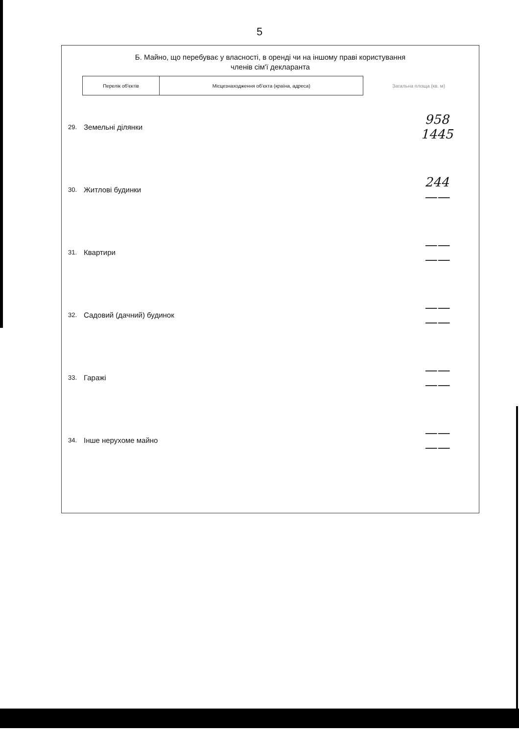5
Б. Майно, що перебуває у власності, в оренді чи на іншому праві користування
членів сім'ї декларанта
| Перелік об'єктів | Місцезнаходження об'єкта (країна, адреса) | Загальна площа (кв. м) |
| --- | --- | --- |
| 29. | Земельні ділянки | | 958 1445 |
| 30. | Житлові будинки | | 244 —— |
| 31. | Квартири | | —— —— |
| 32. | Садовий (дачний) будинок | | —— —— |
| 33. | Гаражі | | —— —— |
| 34. | Інше нерухоме майно | | —— —— |